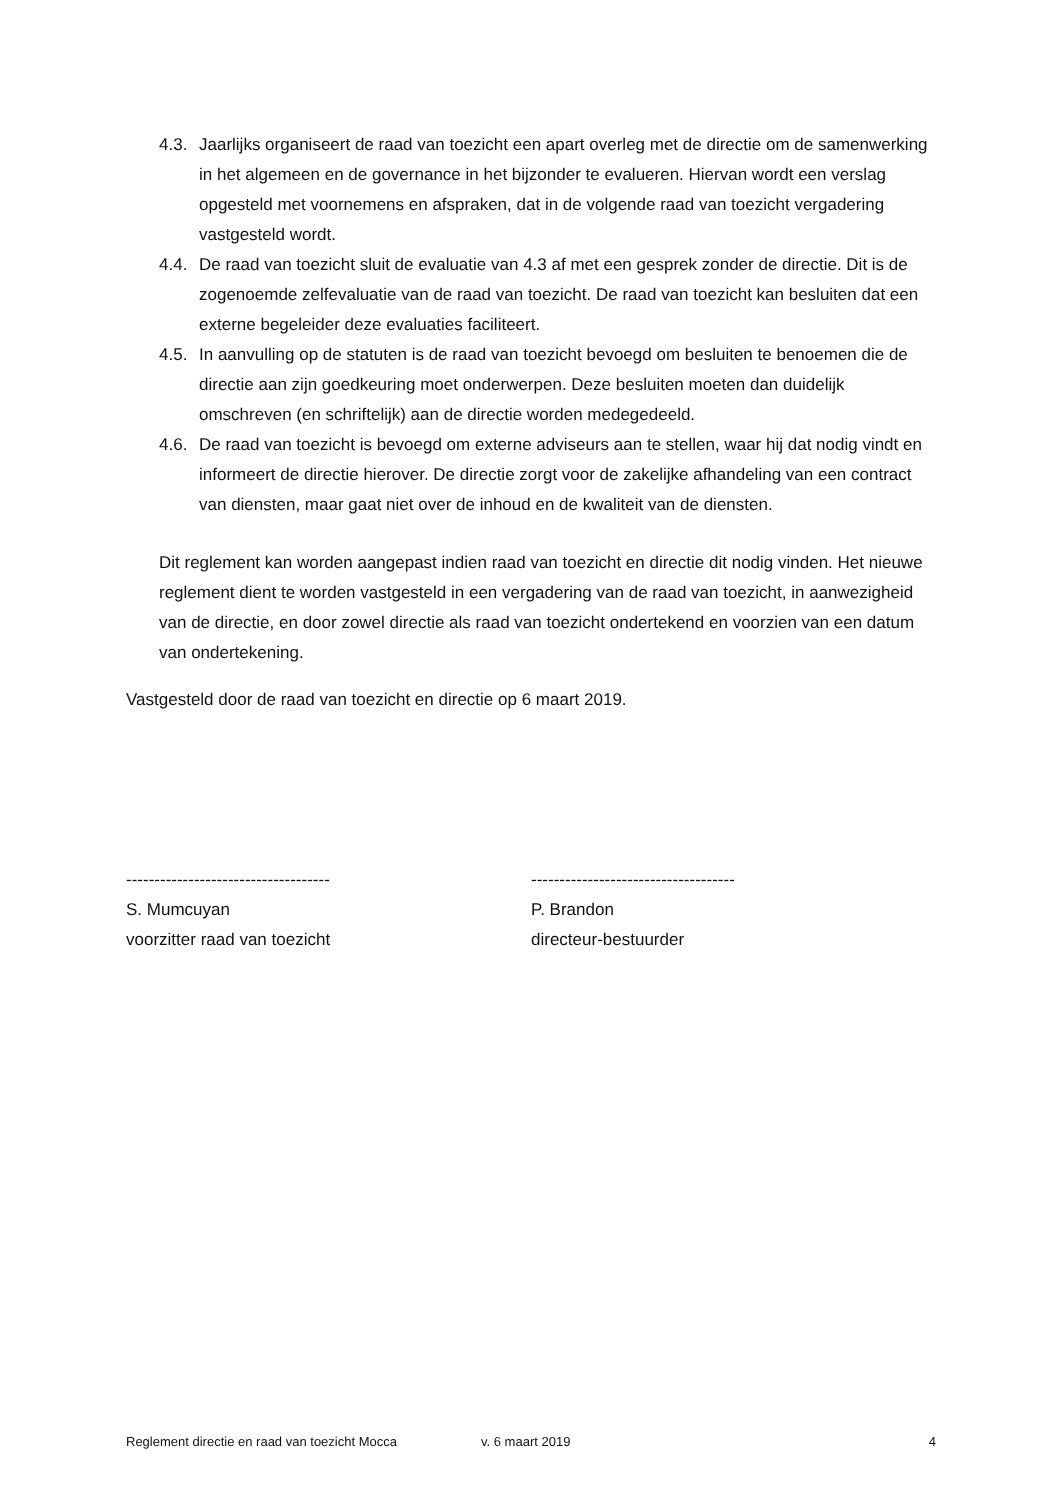4.3. Jaarlijks organiseert de raad van toezicht een apart overleg met de directie om de samenwerking in het algemeen en de governance in het bijzonder te evalueren. Hiervan wordt een verslag opgesteld met voornemens en afspraken, dat in de volgende raad van toezicht vergadering vastgesteld wordt.
4.4. De raad van toezicht sluit de evaluatie van 4.3 af met een gesprek zonder de directie. Dit is de zogenoemde zelfevaluatie van de raad van toezicht. De raad van toezicht kan besluiten dat een externe begeleider deze evaluaties faciliteert.
4.5. In aanvulling op de statuten is de raad van toezicht bevoegd om besluiten te benoemen die de directie aan zijn goedkeuring moet onderwerpen. Deze besluiten moeten dan duidelijk omschreven (en schriftelijk) aan de directie worden medegedeeld.
4.6. De raad van toezicht is bevoegd om externe adviseurs aan te stellen, waar hij dat nodig vindt en informeert de directie hierover. De directie zorgt voor de zakelijke afhandeling van een contract van diensten, maar gaat niet over de inhoud en de kwaliteit van de diensten.
Dit reglement kan worden aangepast indien raad van toezicht en directie dit nodig vinden. Het nieuwe reglement dient te worden vastgesteld in een vergadering van de raad van toezicht, in aanwezigheid van de directie, en door zowel directie als raad van toezicht ondertekend en voorzien van een datum van ondertekening.
Vastgesteld door de raad van toezicht en directie op 6 maart 2019.
------------------------------------
S. Mumcuyan
voorzitter raad van toezicht
------------------------------------
P. Brandon
directeur-bestuurder
Reglement directie en raad van toezicht Mocca v. 6 maart 2019 4